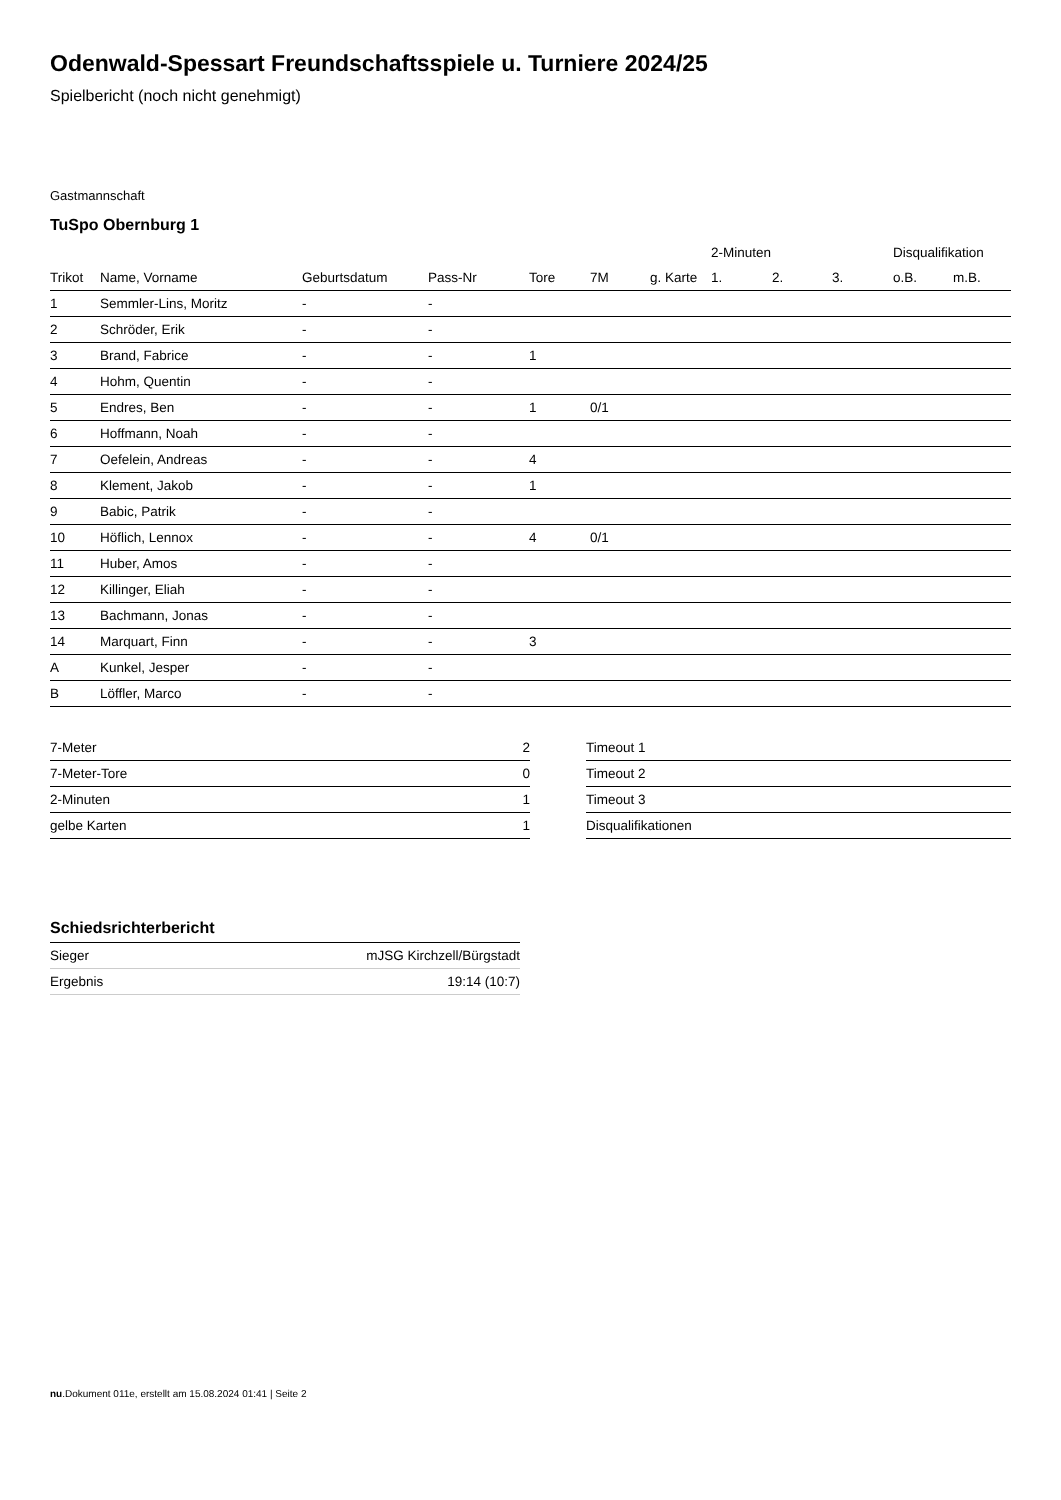Odenwald-Spessart Freundschaftsspiele u. Turniere 2024/25
Spielbericht (noch nicht genehmigt)
Gastmannschaft
TuSpo Obernburg 1
| | | | | | | | 2-Minuten | | | Disqualifikation | |
| --- | --- | --- | --- | --- | --- | --- | --- | --- | --- | --- | --- |
| Trikot | Name, Vorname | Geburtsdatum | Pass-Nr | Tore | 7M | g. Karte | 1. | 2. | 3. | o.B. | m.B. |
| 1 | Semmler-Lins, Moritz | - | - | | | | | | | | |
| 2 | Schröder, Erik | - | - | | | | | | | | |
| 3 | Brand, Fabrice | - | - | 1 | | | | | | | |
| 4 | Hohm, Quentin | - | - | | | | | | | | |
| 5 | Endres, Ben | - | - | 1 | 0/1 | | | | | | |
| 6 | Hoffmann, Noah | - | - | | | | | | | | |
| 7 | Oefelein, Andreas | - | - | 4 | | | | | | | |
| 8 | Klement, Jakob | - | - | 1 | | | | | | | |
| 9 | Babic, Patrik | - | - | | | | | | | | |
| 10 | Höflich, Lennox | - | - | 4 | 0/1 | | | | | | |
| 11 | Huber, Amos | - | - | | | | | | | | |
| 12 | Killinger, Eliah | - | - | | | | | | | | |
| 13 | Bachmann, Jonas | - | - | | | | | | | | |
| 14 | Marquart, Finn | - | - | 3 | | | | | | | |
| A | Kunkel, Jesper | - | - | | | | | | | | |
| B | Löffler, Marco | - | - | | | | | | | | |
| 7-Meter | 2 |
| 7-Meter-Tore | 0 |
| 2-Minuten | 1 |
| gelbe Karten | 1 |
| Timeout 1 |
| Timeout 2 |
| Timeout 3 |
| Disqualifikationen |
Schiedsrichterbericht
| Sieger | mJSG Kirchzell/Bürgstadt |
| Ergebnis | 19:14 (10:7) |
nu.Dokument 011e, erstellt am 15.08.2024 01:41 | Seite 2